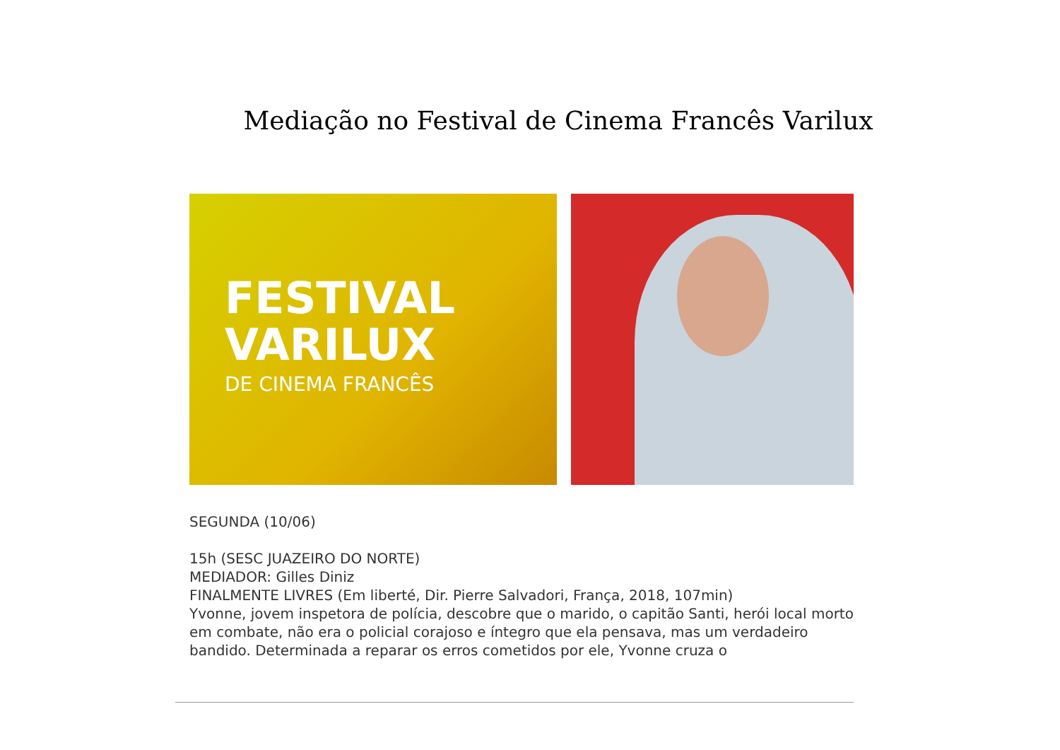Mediação no Festival de Cinema Francês Varilux
FESTIVAL
VARILUX
DE CINEMA FRANCÊS
SEGUNDA (10/06)
15h (SESC JUAZEIRO DO NORTE)
MEDIADOR: Gilles Diniz
FINALMENTE LIVRES (Em liberté, Dir. Pierre Salvadori, França, 2018, 107min)
Yvonne, jovem inspetora de polícia, descobre que o marido, o capitão Santi, herói local morto em combate, não era o policial corajoso e íntegro que ela pensava, mas um verdadeiro bandido. Determinada a reparar os erros cometidos por ele, Yvonne cruza o